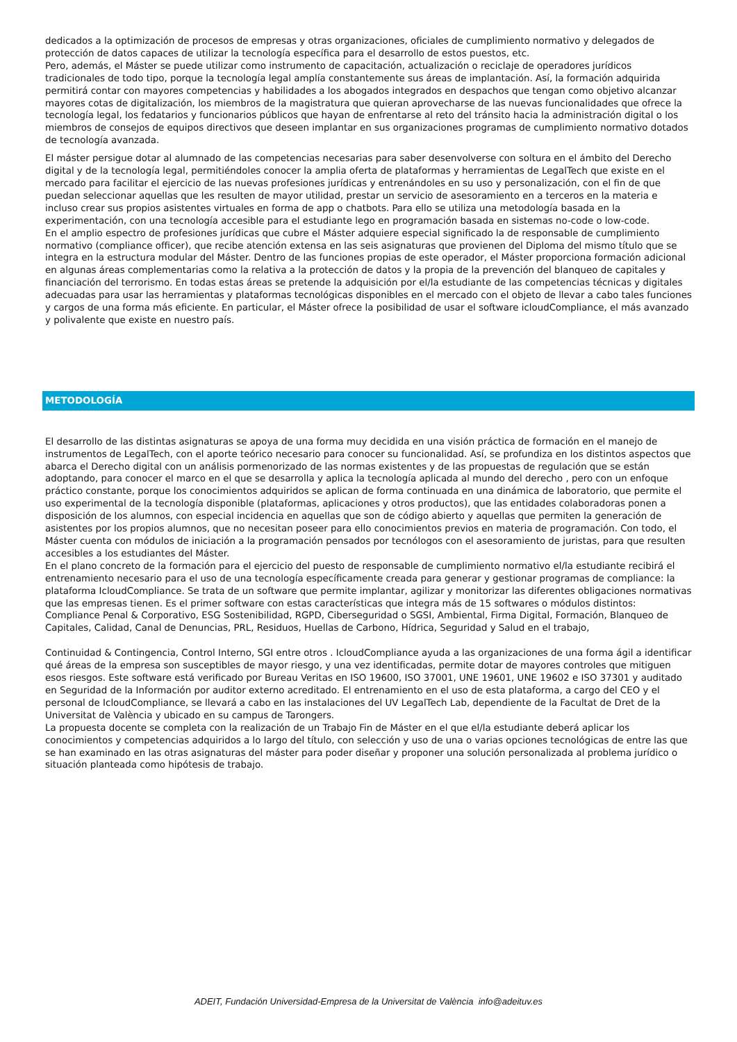dedicados a la optimización de procesos de empresas y otras organizaciones, oficiales de cumplimiento normativo y delegados de protección de datos capaces de utilizar la tecnología específica para el desarrollo de estos puestos, etc.
Pero, además, el Máster se puede utilizar como instrumento de capacitación, actualización o reciclaje de operadores jurídicos tradicionales de todo tipo, porque la tecnología legal amplía constantemente sus áreas de implantación. Así, la formación adquirida permitirá contar con mayores competencias y habilidades a los abogados integrados en despachos que tengan como objetivo alcanzar mayores cotas de digitalización, los miembros de la magistratura que quieran aprovecharse de las nuevas funcionalidades que ofrece la tecnología legal, los fedatarios y funcionarios públicos que hayan de enfrentarse al reto del tránsito hacia la administración digital o los miembros de consejos de equipos directivos que deseen implantar en sus organizaciones programas de cumplimiento normativo dotados de tecnología avanzada.
El máster persigue dotar al alumnado de las competencias necesarias para saber desenvolverse con soltura en el ámbito del Derecho digital y de la tecnología legal, permitiéndoles conocer la amplia oferta de plataformas y herramientas de LegalTech que existe en el mercado para facilitar el ejercicio de las nuevas profesiones jurídicas y entrenándoles en su uso y personalización, con el fin de que puedan seleccionar aquellas que les resulten de mayor utilidad, prestar un servicio de asesoramiento en a terceros en la materia e incluso crear sus propios asistentes virtuales en forma de app o chatbots. Para ello se utiliza una metodología basada en la experimentación, con una tecnología accesible para el estudiante lego en programación basada en sistemas no-code o low-code.
En el amplio espectro de profesiones jurídicas que cubre el Máster adquiere especial significado la de responsable de cumplimiento normativo (compliance officer), que recibe atención extensa en las seis asignaturas que provienen del Diploma del mismo título que se integra en la estructura modular del Máster. Dentro de las funciones propias de este operador, el Máster proporciona formación adicional en algunas áreas complementarias como la relativa a la protección de datos y la propia de la prevención del blanqueo de capitales y financiación del terrorismo. En todas estas áreas se pretende la adquisición por el/la estudiante de las competencias técnicas y digitales adecuadas para usar las herramientas y plataformas tecnológicas disponibles en el mercado con el objeto de llevar a cabo tales funciones y cargos de una forma más eficiente. En particular, el Máster ofrece la posibilidad de usar el software icloudCompliance, el más avanzado y polivalente que existe en nuestro país.
METODOLOGÍA
El desarrollo de las distintas asignaturas se apoya de una forma muy decidida en una visión práctica de formación en el manejo de instrumentos de LegalTech, con el aporte teórico necesario para conocer su funcionalidad. Así, se profundiza en los distintos aspectos que abarca el Derecho digital con un análisis pormenorizado de las normas existentes y de las propuestas de regulación que se están adoptando, para conocer el marco en el que se desarrolla y aplica la tecnología aplicada al mundo del derecho , pero con un enfoque práctico constante, porque los conocimientos adquiridos se aplican de forma continuada en una dinámica de laboratorio, que permite el uso experimental de la tecnología disponible (plataformas, aplicaciones y otros productos), que las entidades colaboradoras ponen a disposición de los alumnos, con especial incidencia en aquellas que son de código abierto y aquellas que permiten la generación de asistentes por los propios alumnos, que no necesitan poseer para ello conocimientos previos en materia de programación. Con todo, el Máster cuenta con módulos de iniciación a la programación pensados por tecnólogos con el asesoramiento de juristas, para que resulten accesibles a los estudiantes del Máster.
En el plano concreto de la formación para el ejercicio del puesto de responsable de cumplimiento normativo el/la estudiante recibirá el entrenamiento necesario para el uso de una tecnología específicamente creada para generar y gestionar programas de compliance: la plataforma IcloudCompliance. Se trata de un software que permite implantar, agilizar y monitorizar las diferentes obligaciones normativas que las empresas tienen. Es el primer software con estas características que integra más de 15 softwares o módulos distintos: Compliance Penal & Corporativo, ESG Sostenibilidad, RGPD, Ciberseguridad o SGSI, Ambiental, Firma Digital, Formación, Blanqueo de Capitales, Calidad, Canal de Denuncias, PRL, Residuos, Huellas de Carbono, Hídrica, Seguridad y Salud en el trabajo,
Continuidad & Contingencia, Control Interno, SGI entre otros . IcloudCompliance ayuda a las organizaciones de una forma ágil a identificar qué áreas de la empresa son susceptibles de mayor riesgo, y una vez identificadas, permite dotar de mayores controles que mitiguen esos riesgos. Este software está verificado por Bureau Veritas en ISO 19600, ISO 37001, UNE 19601, UNE 19602 e ISO 37301 y auditado en Seguridad de la Información por auditor externo acreditado. El entrenamiento en el uso de esta plataforma, a cargo del CEO y el personal de IcloudCompliance, se llevará a cabo en las instalaciones del UV LegalTech Lab, dependiente de la Facultat de Dret de la Universitat de València y ubicado en su campus de Tarongers.
La propuesta docente se completa con la realización de un Trabajo Fin de Máster en el que el/la estudiante deberá aplicar los conocimientos y competencias adquiridos a lo largo del título, con selección y uso de una o varias opciones tecnológicas de entre las que se han examinado en las otras asignaturas del máster para poder diseñar y proponer una solución personalizada al problema jurídico o situación planteada como hipótesis de trabajo.
ADEIT, Fundación Universidad-Empresa de la Universitat de València info@adeituv.es